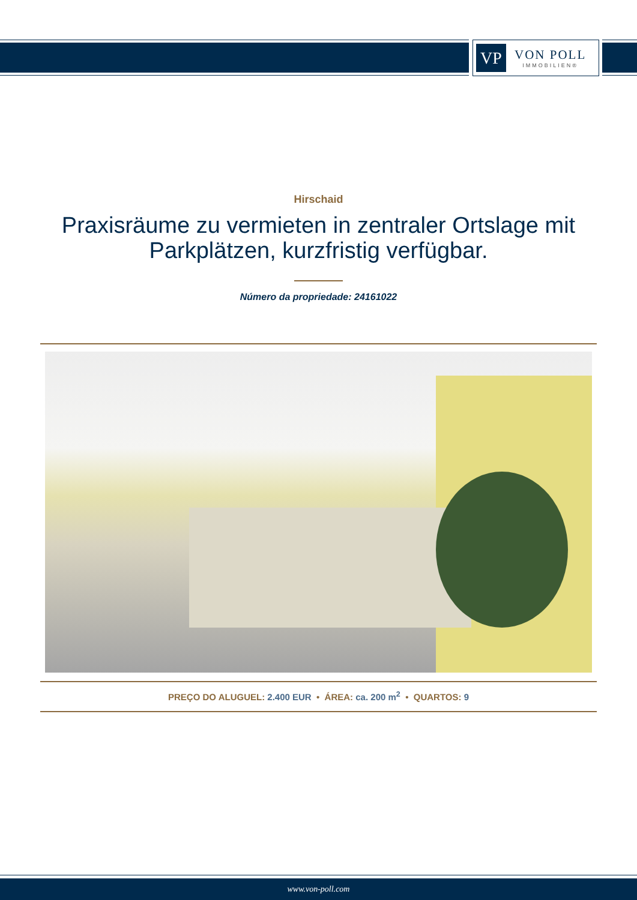VP
VON POLL
IMMOBILIEN®
Hirschaid
Praxisräume zu vermieten in zentraler Ortslage mit Parkplätzen, kurzfristig verfügbar.
Número da propriedade: 24161022
PREÇO DO ALUGUEL: 2.400 EUR • ÁREA: ca. 200 m<sup>2</sup> • QUARTOS: 9
www.von-poll.com